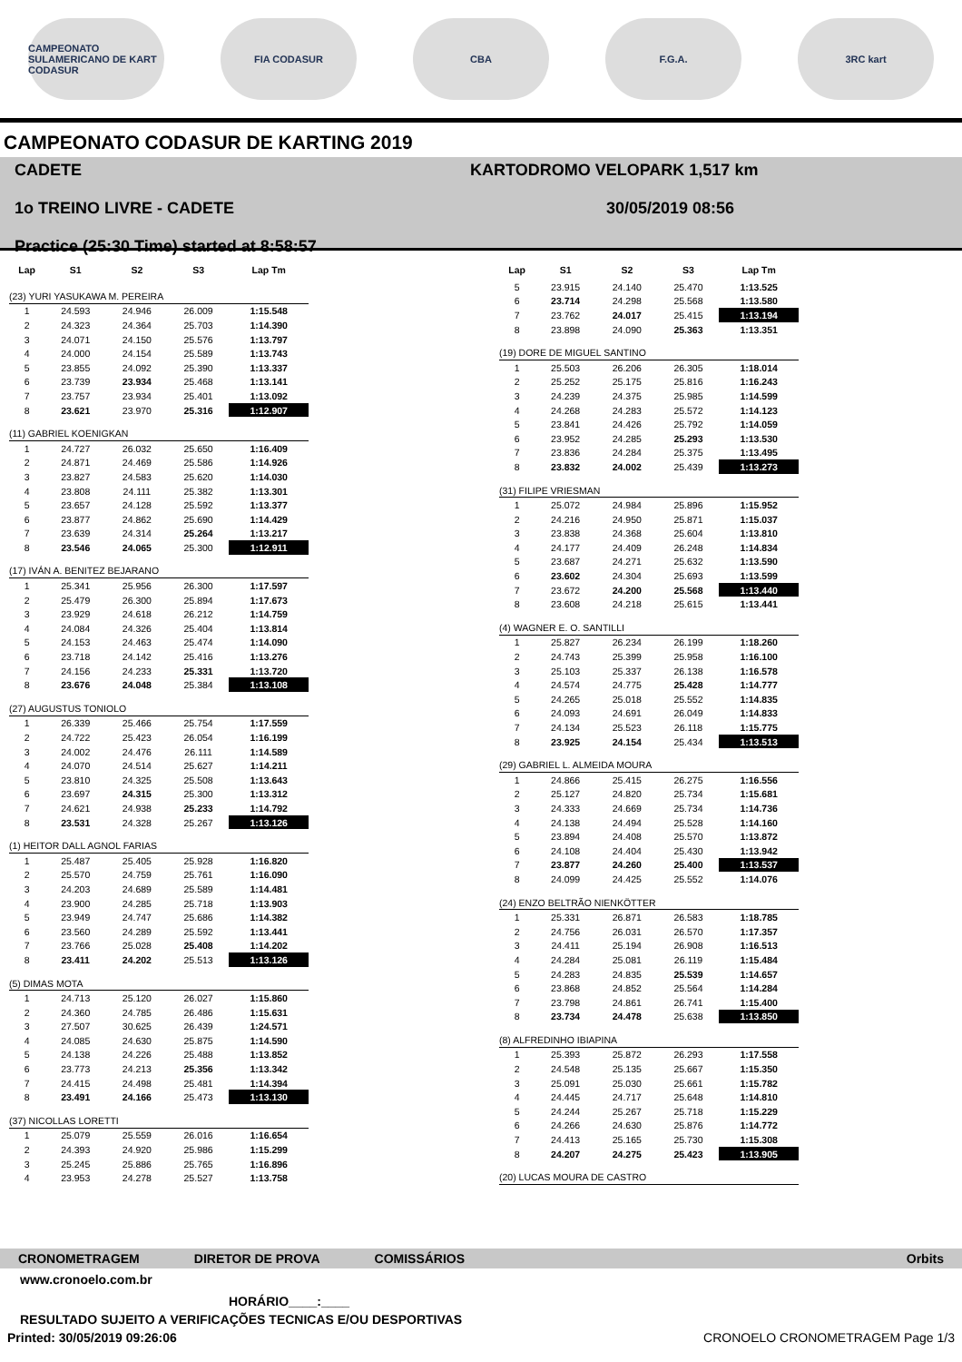CAMPEONATO SULAMERICANO DE KART CODASUR
FIA CODASUR CBA F.G.A. 3RC kart
CAMPEONATO CODASUR DE KARTING 2019
CADETE
1o TREINO LIVRE - CADETE
Practice (25:30 Time) started at 8:58:57
KARTODROMO VELOPARK 1,517 km
30/05/2019 08:56
| Lap | S1 | S2 | S3 | Lap Tm |
| --- | --- | --- | --- | --- |
| (23) YURI YASUKAWA M. PEREIRA | | | | |
| 1 | 24.593 | 24.946 | 26.009 | 1:15.548 |
| 2 | 24.323 | 24.364 | 25.703 | 1:14.390 |
| 3 | 24.071 | 24.150 | 25.576 | 1:13.797 |
| 4 | 24.000 | 24.154 | 25.589 | 1:13.743 |
| 5 | 23.855 | 24.092 | 25.390 | 1:13.337 |
| 6 | 23.739 | 23.934 | 25.468 | 1:13.141 |
| 7 | 23.757 | 23.934 | 25.401 | 1:13.092 |
| 8 | 23.621 | 23.970 | 25.316 | 1:12.907 |
| (11) GABRIEL KOENIGKAN | | | | |
| 1 | 24.727 | 26.032 | 25.650 | 1:16.409 |
| 2 | 24.871 | 24.469 | 25.586 | 1:14.926 |
| 3 | 23.827 | 24.583 | 25.620 | 1:14.030 |
| 4 | 23.808 | 24.111 | 25.382 | 1:13.301 |
| 5 | 23.657 | 24.128 | 25.592 | 1:13.377 |
| 6 | 23.877 | 24.862 | 25.690 | 1:14.429 |
| 7 | 23.639 | 24.314 | 25.264 | 1:13.217 |
| 8 | 23.546 | 24.065 | 25.300 | 1:12.911 |
| (17) IVÁN A. BENITEZ BEJARANO | | | | |
| 1 | 25.341 | 25.956 | 26.300 | 1:17.597 |
| 2 | 25.479 | 26.300 | 25.894 | 1:17.673 |
| 3 | 23.929 | 24.618 | 26.212 | 1:14.759 |
| 4 | 24.084 | 24.326 | 25.404 | 1:13.814 |
| 5 | 24.153 | 24.463 | 25.474 | 1:14.090 |
| 6 | 23.718 | 24.142 | 25.416 | 1:13.276 |
| 7 | 24.156 | 24.233 | 25.331 | 1:13.720 |
| 8 | 23.676 | 24.048 | 25.384 | 1:13.108 |
| (27) AUGUSTUS TONIOLO | | | | |
| 1 | 26.339 | 25.466 | 25.754 | 1:17.559 |
| 2 | 24.722 | 25.423 | 26.054 | 1:16.199 |
| 3 | 24.002 | 24.476 | 26.111 | 1:14.589 |
| 4 | 24.070 | 24.514 | 25.627 | 1:14.211 |
| 5 | 23.810 | 24.325 | 25.508 | 1:13.643 |
| 6 | 23.697 | 24.315 | 25.300 | 1:13.312 |
| 7 | 24.621 | 24.938 | 25.233 | 1:14.792 |
| 8 | 23.531 | 24.328 | 25.267 | 1:13.126 |
| (1) HEITOR DALL AGNOL FARIAS | | | | |
| 1 | 25.487 | 25.405 | 25.928 | 1:16.820 |
| 2 | 25.570 | 24.759 | 25.761 | 1:16.090 |
| 3 | 24.203 | 24.689 | 25.589 | 1:14.481 |
| 4 | 23.900 | 24.285 | 25.718 | 1:13.903 |
| 5 | 23.949 | 24.747 | 25.686 | 1:14.382 |
| 6 | 23.560 | 24.289 | 25.592 | 1:13.441 |
| 7 | 23.766 | 25.028 | 25.408 | 1:14.202 |
| 8 | 23.411 | 24.202 | 25.513 | 1:13.126 |
| (5) DIMAS MOTA | | | | |
| 1 | 24.713 | 25.120 | 26.027 | 1:15.860 |
| 2 | 24.360 | 24.785 | 26.486 | 1:15.631 |
| 3 | 27.507 | 30.625 | 26.439 | 1:24.571 |
| 4 | 24.085 | 24.630 | 25.875 | 1:14.590 |
| 5 | 24.138 | 24.226 | 25.488 | 1:13.852 |
| 6 | 23.773 | 24.213 | 25.356 | 1:13.342 |
| 7 | 24.415 | 24.498 | 25.481 | 1:14.394 |
| 8 | 23.491 | 24.166 | 25.473 | 1:13.130 |
| (37) NICOLLAS LORETTI | | | | |
| 1 | 25.079 | 25.559 | 26.016 | 1:16.654 |
| 2 | 24.393 | 24.920 | 25.986 | 1:15.299 |
| 3 | 25.245 | 25.886 | 25.765 | 1:16.896 |
| 4 | 23.953 | 24.278 | 25.527 | 1:13.758 |
| Lap | S1 | S2 | S3 | Lap Tm |
| --- | --- | --- | --- | --- |
| 5 | 23.915 | 24.140 | 25.470 | 1:13.525 |
| 6 | 23.714 | 24.298 | 25.568 | 1:13.580 |
| 7 | 23.762 | 24.017 | 25.415 | 1:13.194 |
| 8 | 23.898 | 24.090 | 25.363 | 1:13.351 |
| (19) DORE DE MIGUEL SANTINO | | | | |
| 1 | 25.503 | 26.206 | 26.305 | 1:18.014 |
| 2 | 25.252 | 25.175 | 25.816 | 1:16.243 |
| 3 | 24.239 | 24.375 | 25.985 | 1:14.599 |
| 4 | 24.268 | 24.283 | 25.572 | 1:14.123 |
| 5 | 23.841 | 24.426 | 25.792 | 1:14.059 |
| 6 | 23.952 | 24.285 | 25.293 | 1:13.530 |
| 7 | 23.836 | 24.284 | 25.375 | 1:13.495 |
| 8 | 23.832 | 24.002 | 25.439 | 1:13.273 |
| (31) FILIPE VRIESMAN | | | | |
| 1 | 25.072 | 24.984 | 25.896 | 1:15.952 |
| 2 | 24.216 | 24.950 | 25.871 | 1:15.037 |
| 3 | 23.838 | 24.368 | 25.604 | 1:13.810 |
| 4 | 24.177 | 24.409 | 26.248 | 1:14.834 |
| 5 | 23.687 | 24.271 | 25.632 | 1:13.590 |
| 6 | 23.602 | 24.304 | 25.693 | 1:13.599 |
| 7 | 23.672 | 24.200 | 25.568 | 1:13.440 |
| 8 | 23.608 | 24.218 | 25.615 | 1:13.441 |
| (4) WAGNER E. O. SANTILLI | | | | |
| 1 | 25.827 | 26.234 | 26.199 | 1:18.260 |
| 2 | 24.743 | 25.399 | 25.958 | 1:16.100 |
| 3 | 25.103 | 25.337 | 26.138 | 1:16.578 |
| 4 | 24.574 | 24.775 | 25.428 | 1:14.777 |
| 5 | 24.265 | 25.018 | 25.552 | 1:14.835 |
| 6 | 24.093 | 24.691 | 26.049 | 1:14.833 |
| 7 | 24.134 | 25.523 | 26.118 | 1:15.775 |
| 8 | 23.925 | 24.154 | 25.434 | 1:13.513 |
| (29) GABRIEL L. ALMEIDA MOURA | | | | |
| 1 | 24.866 | 25.415 | 26.275 | 1:16.556 |
| 2 | 25.127 | 24.820 | 25.734 | 1:15.681 |
| 3 | 24.333 | 24.669 | 25.734 | 1:14.736 |
| 4 | 24.138 | 24.494 | 25.528 | 1:14.160 |
| 5 | 23.894 | 24.408 | 25.570 | 1:13.872 |
| 6 | 24.108 | 24.404 | 25.430 | 1:13.942 |
| 7 | 23.877 | 24.260 | 25.400 | 1:13.537 |
| 8 | 24.099 | 24.425 | 25.552 | 1:14.076 |
| (24) ENZO BELTRÃO NIENKÖTTER | | | | |
| 1 | 25.331 | 26.871 | 26.583 | 1:18.785 |
| 2 | 24.756 | 26.031 | 26.570 | 1:17.357 |
| 3 | 24.411 | 25.194 | 26.908 | 1:16.513 |
| 4 | 24.284 | 25.081 | 26.119 | 1:15.484 |
| 5 | 24.283 | 24.835 | 25.539 | 1:14.657 |
| 6 | 23.868 | 24.852 | 25.564 | 1:14.284 |
| 7 | 23.798 | 24.861 | 26.741 | 1:15.400 |
| 8 | 23.734 | 24.478 | 25.638 | 1:13.850 |
| (8) ALFREDINHO IBIAPINA | | | | |
| 1 | 25.393 | 25.872 | 26.293 | 1:17.558 |
| 2 | 24.548 | 25.135 | 25.667 | 1:15.350 |
| 3 | 25.091 | 25.030 | 25.661 | 1:15.782 |
| 4 | 24.445 | 24.717 | 25.648 | 1:14.810 |
| 5 | 24.244 | 25.267 | 25.718 | 1:15.229 |
| 6 | 24.266 | 24.630 | 25.876 | 1:14.772 |
| 7 | 24.413 | 25.165 | 25.730 | 1:15.308 |
| 8 | 24.207 | 24.275 | 25.423 | 1:13.905 |
| (20) LUCAS MOURA DE CASTRO | | | | |
CRONOMETRAGEM DIRETOR DE PROVA COMISSÁRIOS Orbits
www.cronoelo.com.br
HORÁRIO____:____
RESULTADO SUJEITO A VERIFICAÇÕES TECNICAS E/OU DESPORTIVAS
Printed: 30/05/2019 09:26:06 CRONOELO CRONOMETRAGEM Page 1/3